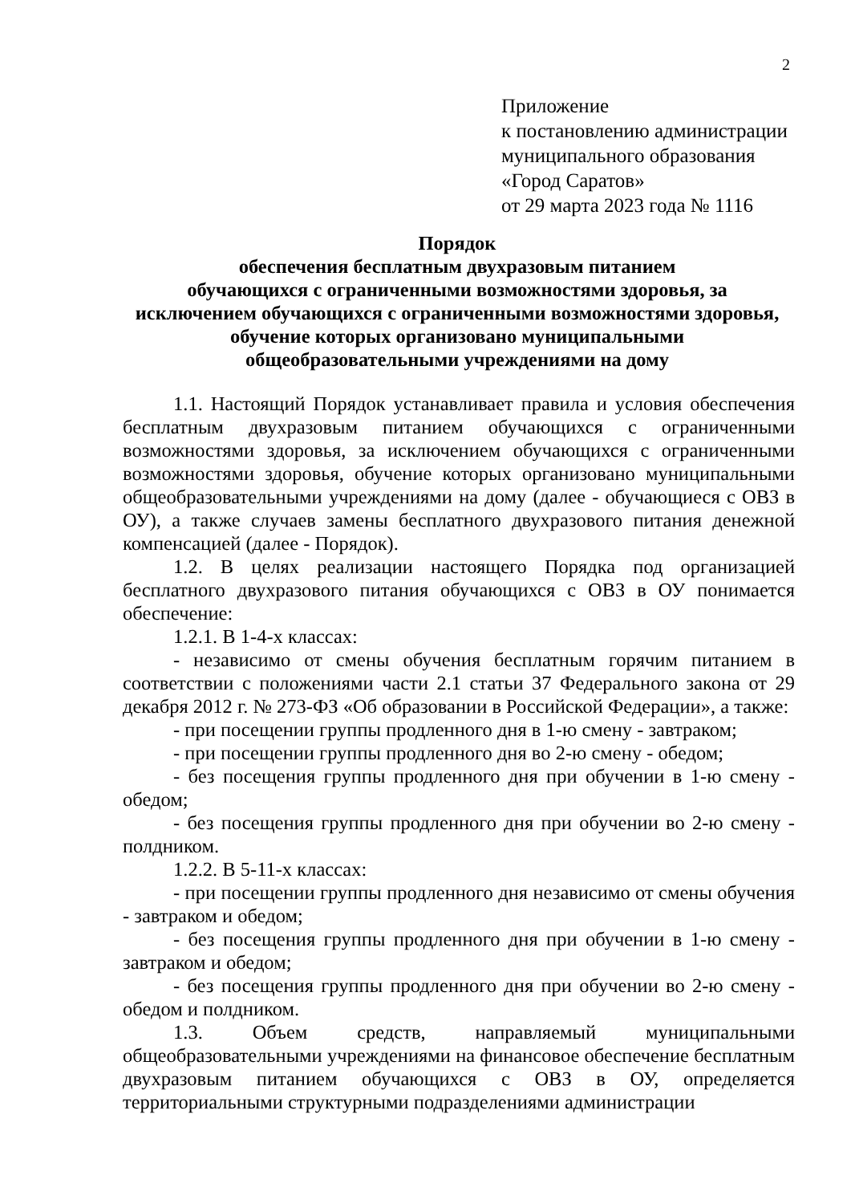2
Приложение
к постановлению администрации
муниципального образования
«Город Саратов»
от 29 марта 2023 года № 1116
Порядок
обеспечения бесплатным двухразовым питанием
обучающихся с ограниченными возможностями здоровья, за
исключением обучающихся с ограниченными возможностями здоровья,
обучение которых организовано муниципальными
общеобразовательными учреждениями на дому
1.1. Настоящий Порядок устанавливает правила и условия обеспечения бесплатным двухразовым питанием обучающихся с ограниченными возможностями здоровья, за исключением обучающихся с ограниченными возможностями здоровья, обучение которых организовано муниципальными общеобразовательными учреждениями на дому (далее - обучающиеся с ОВЗ в ОУ), а также случаев замены бесплатного двухразового питания денежной компенсацией (далее - Порядок).
1.2. В целях реализации настоящего Порядка под организацией бесплатного двухразового питания обучающихся с ОВЗ в ОУ понимается обеспечение:
1.2.1. В 1-4-х классах:
- независимо от смены обучения бесплатным горячим питанием в соответствии с положениями части 2.1 статьи 37 Федерального закона от 29 декабря 2012 г. № 273-ФЗ «Об образовании в Российской Федерации», а также:
- при посещении группы продленного дня в 1-ю смену - завтраком;
- при посещении группы продленного дня во 2-ю смену - обедом;
- без посещения группы продленного дня при обучении в 1-ю смену - обедом;
- без посещения группы продленного дня при обучении во 2-ю смену - полдником.
1.2.2. В 5-11-х классах:
- при посещении группы продленного дня независимо от смены обучения - завтраком и обедом;
- без посещения группы продленного дня при обучении в 1-ю смену - завтраком и обедом;
- без посещения группы продленного дня при обучении во 2-ю смену - обедом и полдником.
1.3. Объем средств, направляемый муниципальными общеобразовательными учреждениями на финансовое обеспечение бесплатным двухразовым питанием обучающихся с ОВЗ в ОУ, определяется территориальными структурными подразделениями администрации